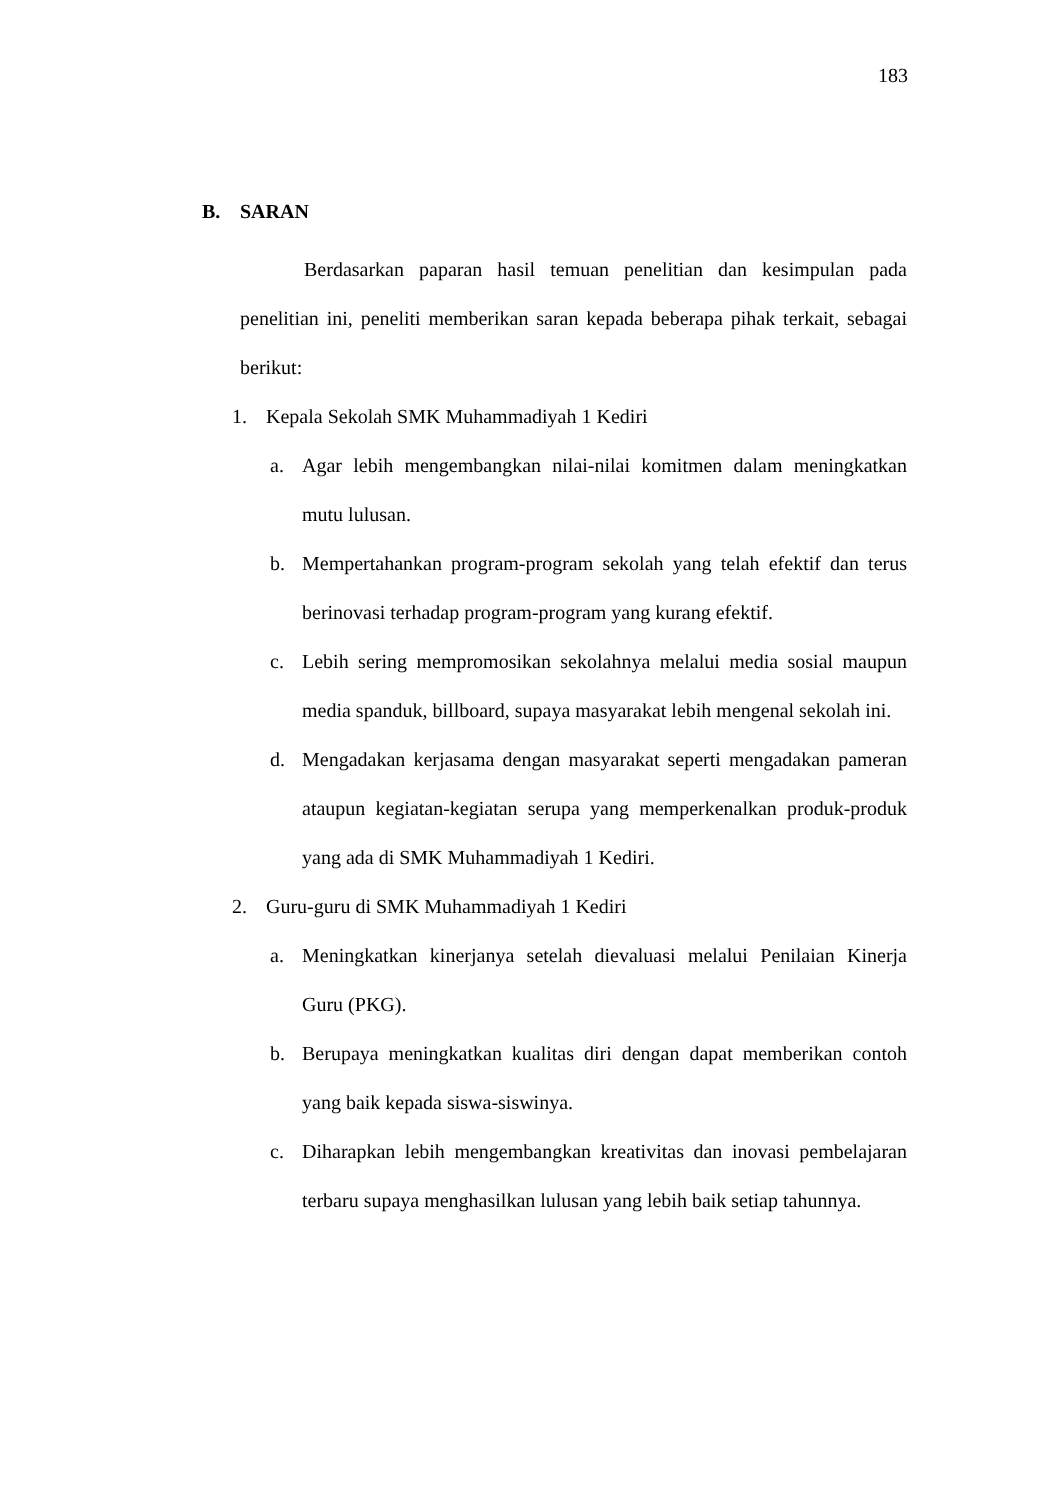183
B. SARAN
Berdasarkan paparan hasil temuan penelitian dan kesimpulan pada penelitian ini, peneliti memberikan saran kepada beberapa pihak terkait, sebagai berikut:
1. Kepala Sekolah SMK Muhammadiyah 1 Kediri
a. Agar lebih mengembangkan nilai-nilai komitmen dalam meningkatkan mutu lulusan.
b. Mempertahankan program-program sekolah yang telah efektif dan terus berinovasi terhadap program-program yang kurang efektif.
c. Lebih sering mempromosikan sekolahnya melalui media sosial maupun media spanduk, billboard, supaya masyarakat lebih mengenal sekolah ini.
d. Mengadakan kerjasama dengan masyarakat seperti mengadakan pameran ataupun kegiatan-kegiatan serupa yang memperkenalkan produk-produk yang ada di SMK Muhammadiyah 1 Kediri.
2. Guru-guru di SMK Muhammadiyah 1 Kediri
a. Meningkatkan kinerjanya setelah dievaluasi melalui Penilaian Kinerja Guru (PKG).
b. Berupaya meningkatkan kualitas diri dengan dapat memberikan contoh yang baik kepada siswa-siswinya.
c. Diharapkan lebih mengembangkan kreativitas dan inovasi pembelajaran terbaru supaya menghasilkan lulusan yang lebih baik setiap tahunnya.